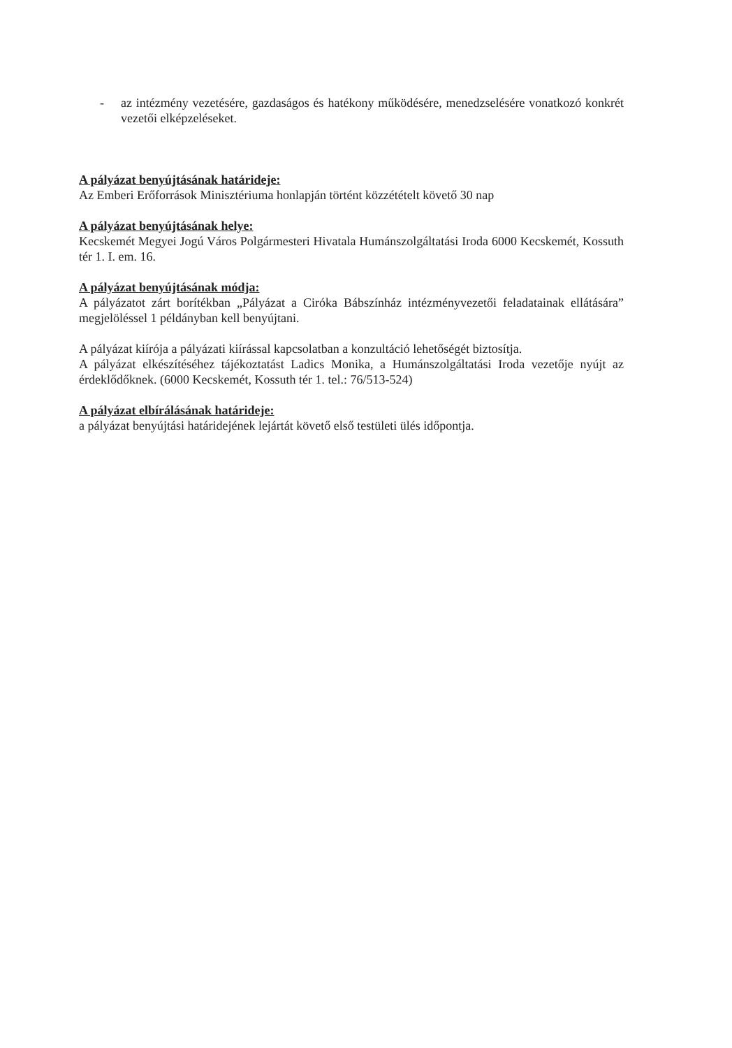- az intézmény vezetésére, gazdaságos és hatékony működésére, menedzselésére vonatkozó konkrét vezetői elképzeléseket.
A pályázat benyújtásának határideje:
Az Emberi Erőforrások Minisztériuma honlapján történt közzétételt követő 30 nap
A pályázat benyújtásának helye:
Kecskemét Megyei Jogú Város Polgármesteri Hivatala Humánszolgáltatási Iroda 6000 Kecskemét, Kossuth tér 1. I. em. 16.
A pályázat benyújtásának módja:
A pályázatot zárt borítékban „Pályázat a Ciróka Bábszínház intézményvezetői feladatainak ellátására” megjelöléssel 1 példányban kell benyújtani.
A pályázat kiírója a pályázati kiírással kapcsolatban a konzultáció lehetőségét biztosítja.
A pályázat elkészítéséhez tájékoztatást Ladics Monika, a Humánszolgáltatási Iroda vezetője nyújt az érdeklődőknek. (6000 Kecskemét, Kossuth tér 1. tel.: 76/513-524)
A pályázat elbírálásának határideje:
a pályázat benyújtási határidejének lejártát követő első testületi ülés időpontja.